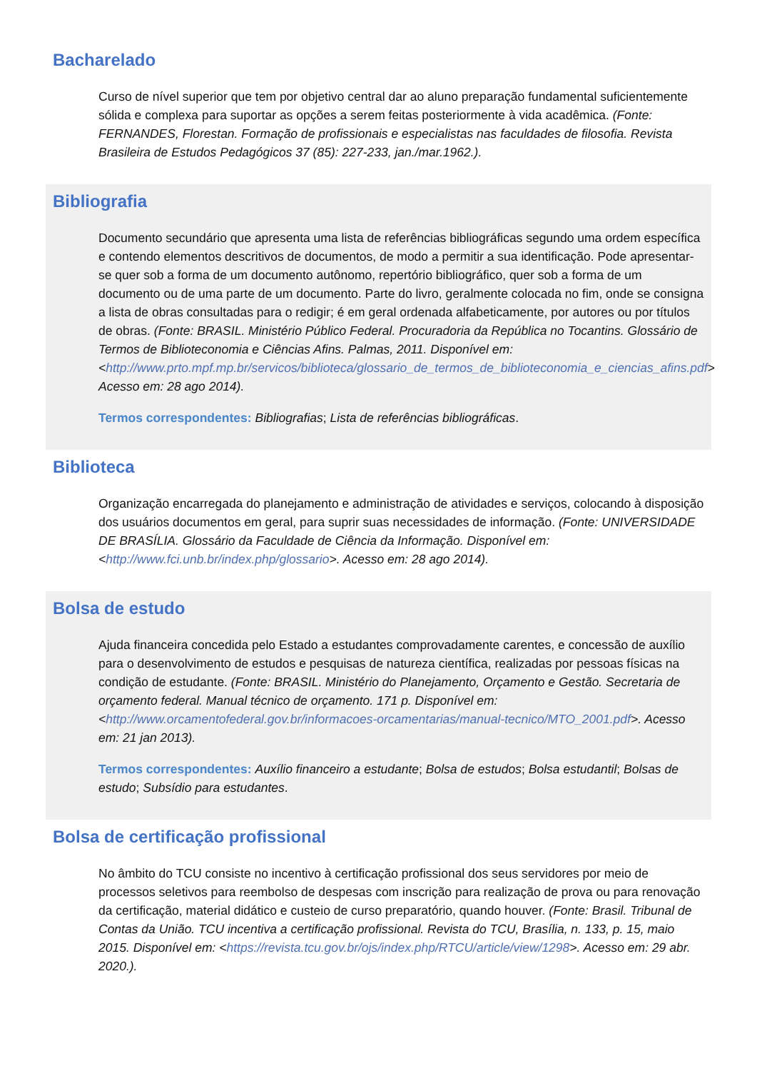Bacharelado
Curso de nível superior que tem por objetivo central dar ao aluno preparação fundamental suficientemente sólida e complexa para suportar as opções a serem feitas posteriormente à vida acadêmica. (Fonte: FERNANDES, Florestan. Formação de profissionais e especialistas nas faculdades de filosofia. Revista Brasileira de Estudos Pedagógicos 37 (85): 227-233, jan./mar.1962.).
Bibliografia
Documento secundário que apresenta uma lista de referências bibliográficas segundo uma ordem específica e contendo elementos descritivos de documentos, de modo a permitir a sua identificação. Pode apresentar-se quer sob a forma de um documento autônomo, repertório bibliográfico, quer sob a forma de um documento ou de uma parte de um documento. Parte do livro, geralmente colocada no fim, onde se consigna a lista de obras consultadas para o redigir; é em geral ordenada alfabeticamente, por autores ou por títulos de obras. (Fonte: BRASIL. Ministério Público Federal. Procuradoria da República no Tocantins. Glossário de Termos de Biblioteconomia e Ciências Afins. Palmas, 2011. Disponível em: <http://www.prto.mpf.mp.br/servicos/biblioteca/glossario_de_termos_de_biblioteconomia_e_ciencias_afins.pdf> Acesso em: 28 ago 2014).
Termos correspondentes: Bibliografias; Lista de referências bibliográficas.
Biblioteca
Organização encarregada do planejamento e administração de atividades e serviços, colocando à disposição dos usuários documentos em geral, para suprir suas necessidades de informação. (Fonte: UNIVERSIDADE DE BRASÍLIA. Glossário da Faculdade de Ciência da Informação. Disponível em: <http://www.fci.unb.br/index.php/glossario>. Acesso em: 28 ago 2014).
Bolsa de estudo
Ajuda financeira concedida pelo Estado a estudantes comprovadamente carentes, e concessão de auxílio para o desenvolvimento de estudos e pesquisas de natureza científica, realizadas por pessoas físicas na condição de estudante. (Fonte: BRASIL. Ministério do Planejamento, Orçamento e Gestão. Secretaria de orçamento federal. Manual técnico de orçamento. 171 p. Disponível em: <http://www.orcamentofederal.gov.br/informacoes-orcamentarias/manual-tecnico/MTO_2001.pdf>. Acesso em: 21 jan 2013).
Termos correspondentes: Auxílio financeiro a estudante; Bolsa de estudos; Bolsa estudantil; Bolsas de estudo; Subsídio para estudantes.
Bolsa de certificação profissional
No âmbito do TCU consiste no incentivo à certificação profissional dos seus servidores por meio de processos seletivos para reembolso de despesas com inscrição para realização de prova ou para renovação da certificação, material didático e custeio de curso preparatório, quando houver. (Fonte: Brasil. Tribunal de Contas da União. TCU incentiva a certificação profissional. Revista do TCU, Brasília, n. 133, p. 15, maio 2015. Disponível em: <https://revista.tcu.gov.br/ojs/index.php/RTCU/article/view/1298>. Acesso em: 29 abr. 2020.).